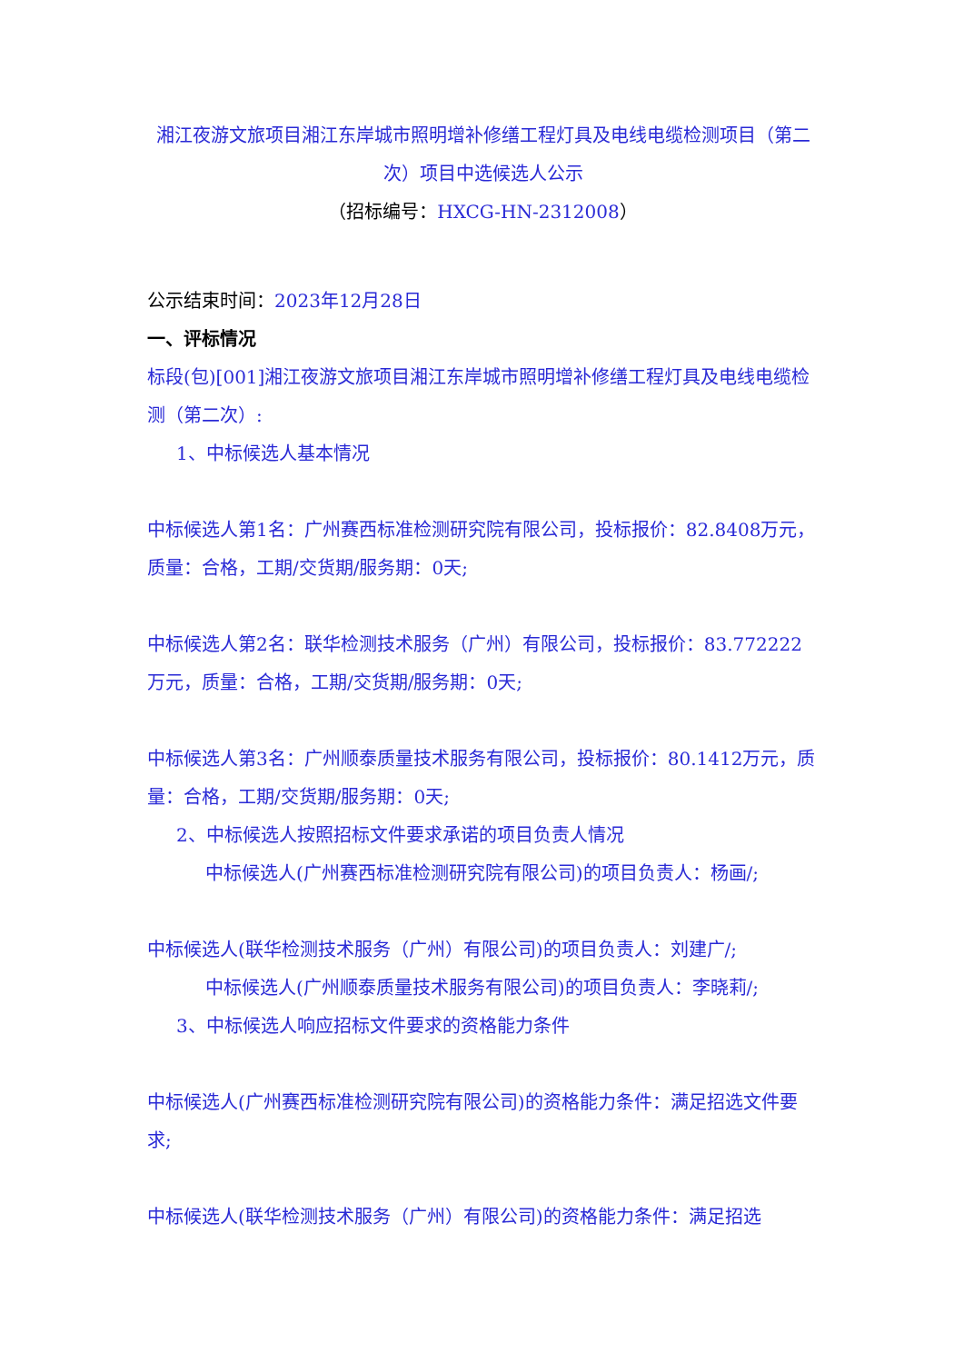湘江夜游文旅项目湘江东岸城市照明增补修缮工程灯具及电线电缆检测项目（第二次）项目中选候选人公示
（招标编号：HXCG-HN-2312008）
公示结束时间：2023年12月28日
一、评标情况
标段(包)[001]湘江夜游文旅项目湘江东岸城市照明增补修缮工程灯具及电线电缆检测（第二次）:
1、中标候选人基本情况
中标候选人第1名：广州赛西标准检测研究院有限公司，投标报价：82.8408万元，质量：合格，工期/交货期/服务期：0天;
中标候选人第2名：联华检测技术服务（广州）有限公司，投标报价：83.772222万元，质量：合格，工期/交货期/服务期：0天;
中标候选人第3名：广州顺泰质量技术服务有限公司，投标报价：80.1412万元，质量：合格，工期/交货期/服务期：0天;
2、中标候选人按照招标文件要求承诺的项目负责人情况
中标候选人(广州赛西标准检测研究院有限公司)的项目负责人：杨画/;
中标候选人(联华检测技术服务（广州）有限公司)的项目负责人：刘建广/;
中标候选人(广州顺泰质量技术服务有限公司)的项目负责人：李晓莉/;
3、中标候选人响应招标文件要求的资格能力条件
中标候选人(广州赛西标准检测研究院有限公司)的资格能力条件：满足招选文件要求;
中标候选人(联华检测技术服务（广州）有限公司)的资格能力条件：满足招选